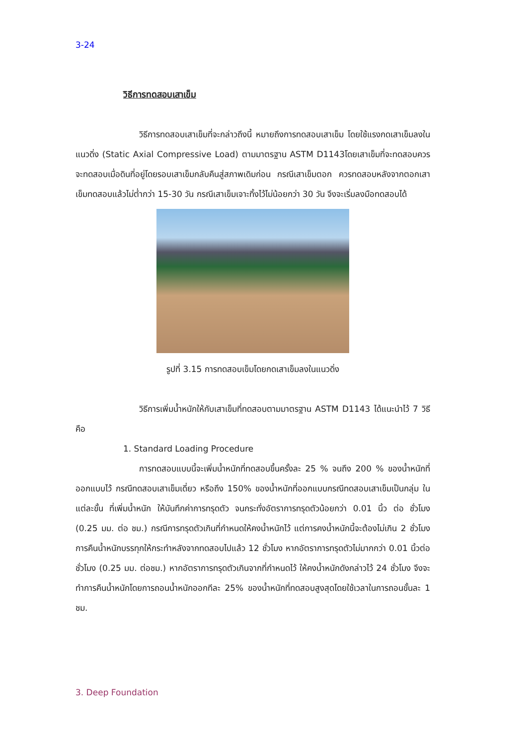3-24
วิธีการทดสอบเสาเข็ม
วิธีการทดสอบเสาเข็มที่จะกล่าวถึงนี้ หมายถึงการทดสอบเสาเข็ม โดยใช้แรงกดเสาเข็มลงในแนวดิ่ง (Static Axial Compressive Load) ตามมาตรฐาน ASTM D1143โดยเสาเข็มที่จะทดสอบควรจะทดสอบเมื่อดินที่อยู่โดยรอบเสาเข็มกลับคืนสู่สภาพเดิมก่อน กรณีเสาเข็มตอก ควรทดสอบหลังจากตอกเสาเข็มทดสอบแล้วไม่ต่ำกว่า 15-30 วัน กรณีเสาเข็มเจาะทิ้งไว้ไม่น้อยกว่า 30 วัน จึงจะเริ่มลงมือทดสอบได้
รูปที่ 3.15 การทดสอบเข็มโดยกดเสาเข็มลงในแนวดิ่ง
วิธีการเพิ่มน้ำหนักให้กับเสาเข็มที่ทดสอบตามมาตรฐาน ASTM D1143 ได้แนะนำไว้ 7 วิธีคือ
1. Standard Loading Procedure
การทดสอบแบบนี้จะเพิ่มน้ำหนักที่ทดสอบขึ้นครั้งละ 25 % จนถึง 200 % ของน้ำหนักที่ออกแบบไว้ กรณีทดสอบเสาเข็มเดี่ยว หรือถึง 150% ของน้ำหนักที่ออกแบบกรณีทดสอบเสาเข็มเป็นกลุ่ม ในแต่ละขั้น ที่เพิ่มน้ำหนัก ให้บันทึกค่าการทรุดตัว จนกระทั่งอัตราการทรุดตัวน้อยกว่า 0.01 นิ้ว ต่อ ชั่วโมง (0.25 มม. ต่อ ชม.) กรณีการทรุดตัวเกินที่กำหนดให้คงน้ำหนักไว้ แต่การคงน้ำหนักนี้จะต้องไม่เกิน 2 ชั่วโมง การคืนน้ำหนักบรรทุกให้กระทำหลังจากทดสอบไปแล้ว 12 ชั่วโมง หากอัตราการทรุดตัวไม่มากกว่า 0.01 นิ้วต่อชั่วโมง (0.25 มม. ต่อชม.) หากอัตราการทรุดตัวเกินจากที่กำหนดไว้ ให้คงน้ำหนักดังกล่าวไว้ 24 ชั่วโมง จึงจะทำการคืนน้ำหนักโดยการถอนน้ำหนักออกทีละ 25% ของน้ำหนักที่ทดสอบสูงสุดโดยใช้เวลาในการถอนขั้นละ 1 ชม.
3. Deep Foundation